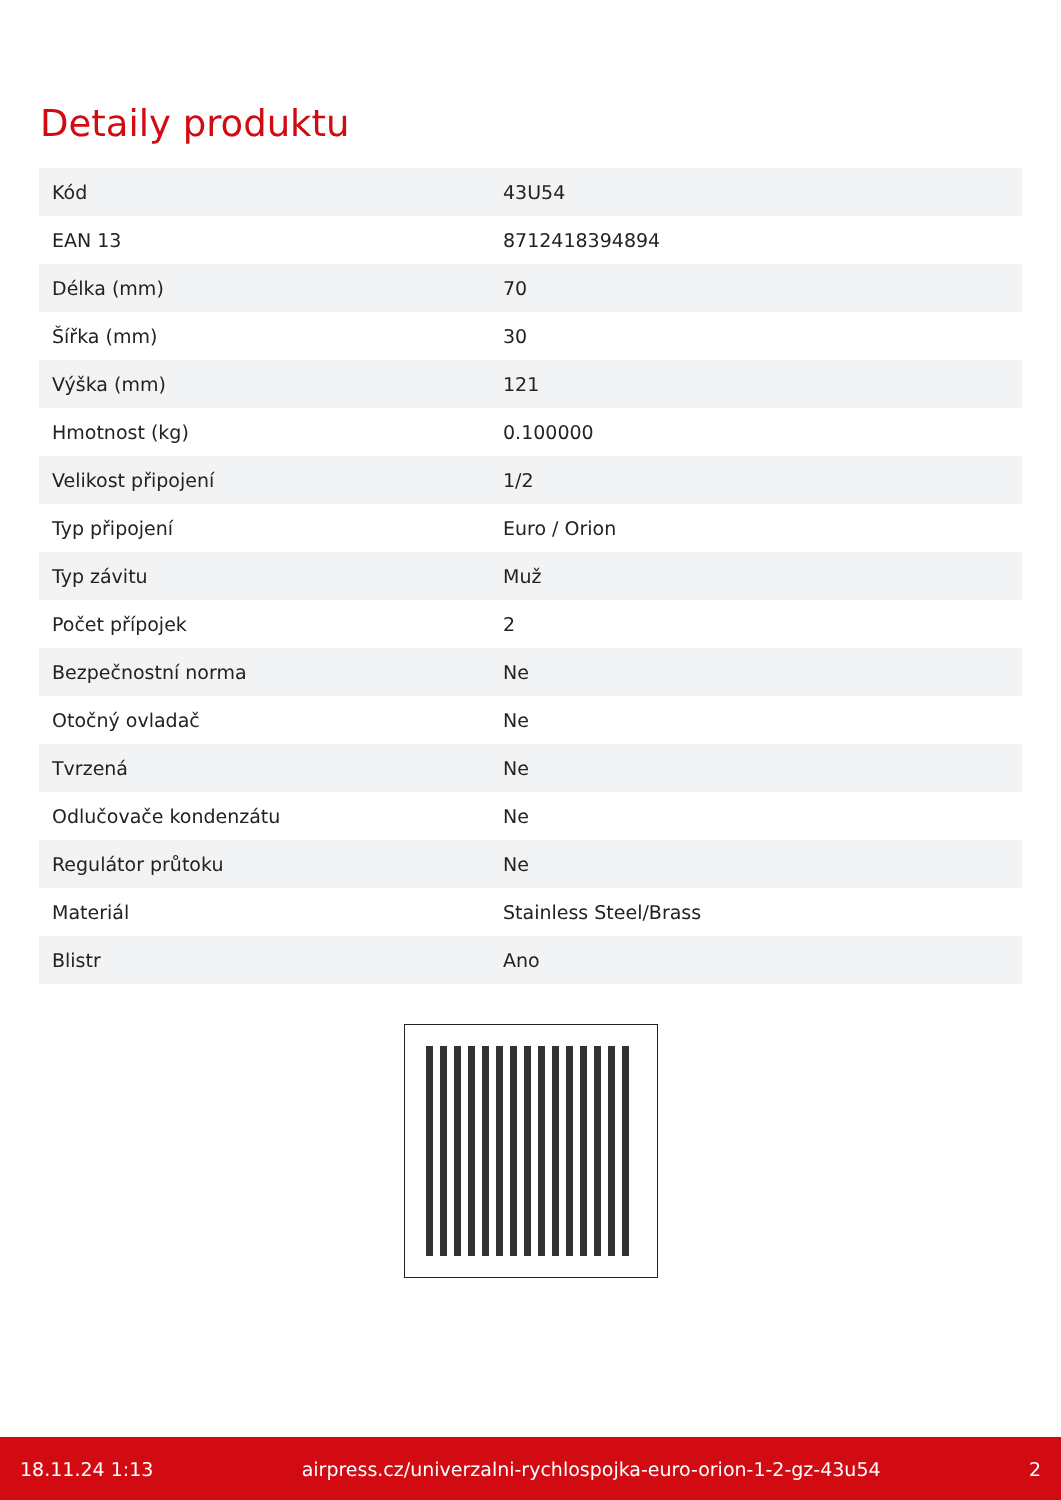Detaily produktu
| Kód | 43U54 |
| EAN 13 | 8712418394894 |
| Délka (mm) | 70 |
| Šířka (mm) | 30 |
| Výška (mm) | 121 |
| Hmotnost (kg) | 0.100000 |
| Velikost připojení | 1/2 |
| Typ připojení | Euro / Orion |
| Typ závitu | Muž |
| Počet přípojek | 2 |
| Bezpečnostní norma | Ne |
| Otočný ovladač | Ne |
| Tvrzená | Ne |
| Odlučovače kondenzátu | Ne |
| Regulátor průtoku | Ne |
| Materiál | Stainless Steel/Brass |
| Blistr | Ano |
18.11.24 1:13 airpress.cz/univerzalni-rychlospojka-euro-orion-1-2-gz-43u54 2